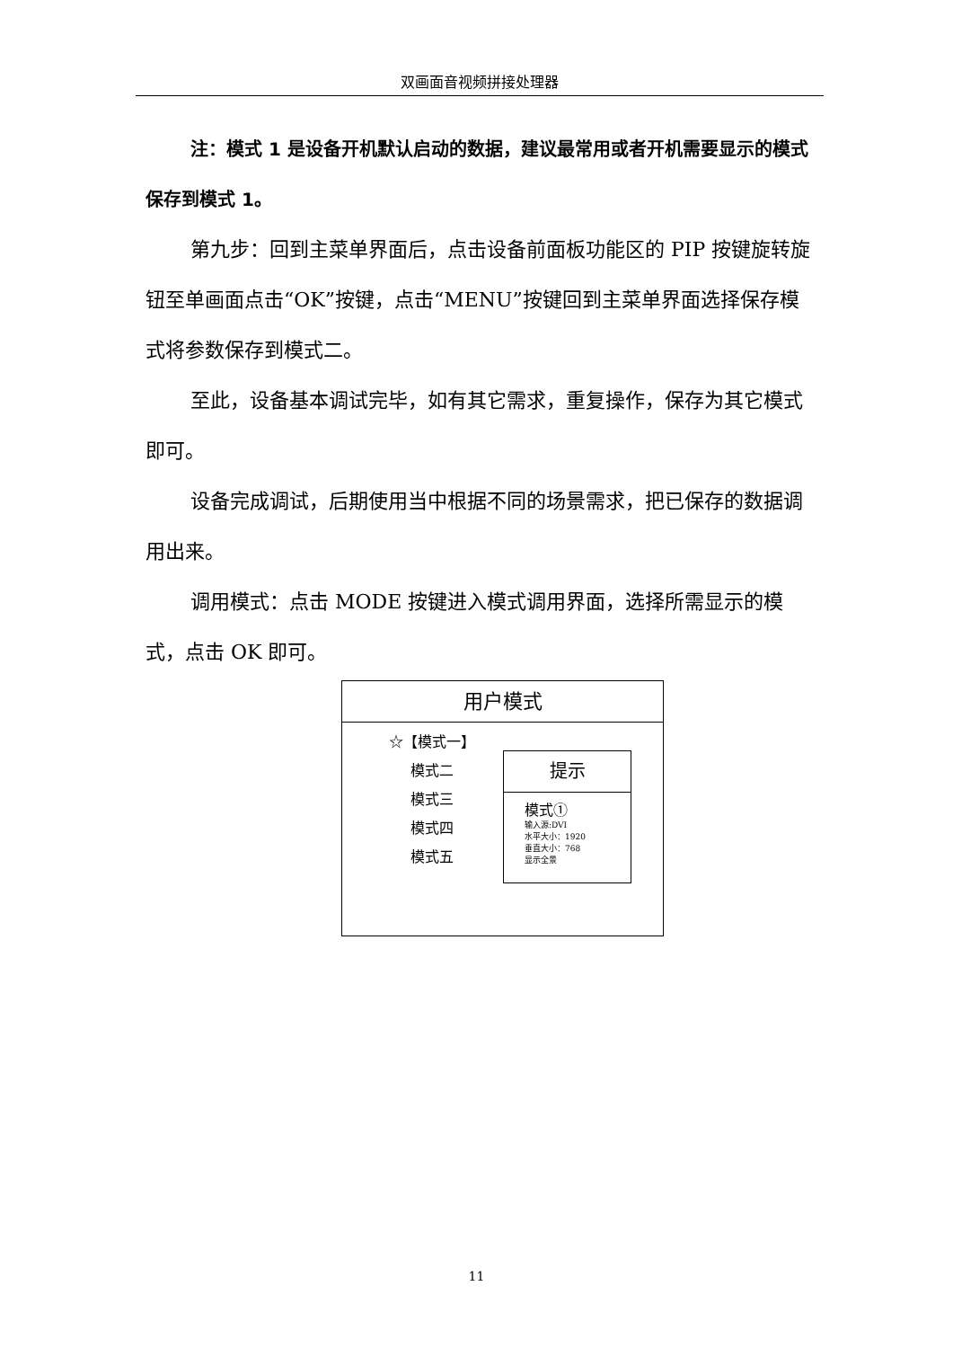双画面音视频拼接处理器
注：模式 1 是设备开机默认启动的数据，建议最常用或者开机需要显示的模式保存到模式 1。
第九步：回到主菜单界面后，点击设备前面板功能区的 PIP 按键旋转旋钮至单画面点击“OK”按键，点击“MENU”按键回到主菜单界面选择保存模式将参数保存到模式二。
至此，设备基本调试完毕，如有其它需求，重复操作，保存为其它模式即可。
设备完成调试，后期使用当中根据不同的场景需求，把已保存的数据调用出来。
调用模式：点击 MODE 按键进入模式调用界面，选择所需显示的模式，点击 OK 即可。
用户模式
☆【模式一】
  模式二
  模式三
  模式四
  模式五
提示
模式①
输入源:DVI
水平大小：1920
垂直大小：768
显示全景
11